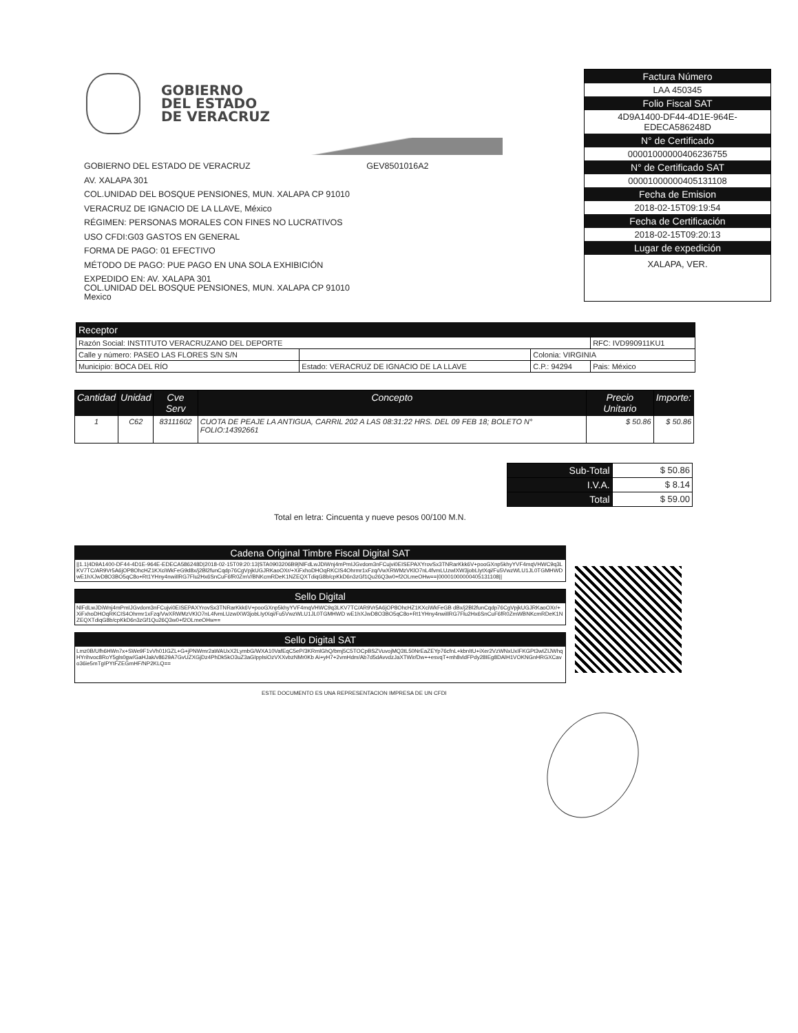GOBIERNO
DEL ESTADO
DE VERACRUZ
GOBIERNO DEL ESTADO DE VERACRUZ GEV8501016A2
AV. XALAPA 301
COL.UNIDAD DEL BOSQUE PENSIONES, MUN. XALAPA CP 91010
VERACRUZ DE IGNACIO DE LA LLAVE, México
RÉGIMEN: PERSONAS MORALES CON FINES NO LUCRATIVOS
USO CFDI:G03 GASTOS EN GENERAL
FORMA DE PAGO: 01 EFECTIVO
MÉTODO DE PAGO: PUE PAGO EN UNA SOLA EXHIBICIÓN
EXPEDIDO EN: AV. XALAPA 301
COL.UNIDAD DEL BOSQUE PENSIONES, MUN. XALAPA CP 91010
Mexico
Factura Número
LAA 450345
Folio Fiscal SAT
4D9A1400-DF44-4D1E-964E-
EDECA586248D
N° de Certificado
00001000000406236755
N° de Certificado SAT
00001000000405131108
Fecha de Emision
2018-02-15T09:19:54
Fecha de Certificación
2018-02-15T09:20:13
Lugar de expedición
XALAPA, VER.
| Receptor | | | |
| --- | --- | --- | --- |
| Razón Social: INSTITUTO VERACRUZANO DEL DEPORTE | | | RFC: IVD990911KU1 |
| Calle y número: PASEO LAS FLORES S/N S/N | | Colonia: VIRGINIA | |
| Municipio: BOCA DEL RÍO | Estado: VERACRUZ DE IGNACIO DE LA LLAVE | C.P.: 94294 | Pais: México |
| Cantidad | Unidad | Cve Serv | Concepto | Precio Unitario | Importe: |
| --- | --- | --- | --- | --- | --- |
| 1 | C62 | 83111602 | CUOTA DE PEAJE LA ANTIGUA, CARRIL 202 A LAS 08:31:22 HRS. DEL 09 FEB 18; BOLETO N° FOLIO:14392661 | $ 50.86 | $ 50.86 |
| Sub-Total | $ 50.86 |
| I.V.A. | $ 8.14 |
| Total | $ 59.00 |
Total en letra: Cincuenta y nueve pesos 00/100 M.N.
Cadena Original Timbre Fiscal Digital SAT
||1.1|4D9A1400-DF44-4D1E-964E-EDECA586248D|2018-02-15T09:20:13|STA0903206B9|NlFdLwJDiWnj4mPmIJGvdom3nFCujvi0EISEPAXYrovSx3TNRarKkk6V+pooGXnp5khyYVF4mqVHWC9q3LKV7TC/AR9Vr5A6jOP8OhcHZ1KXciWkFeG9d8x/j2Bl2funCqdp76CgVpjkUGJRKaoOXr/+XiFxhoDHOqRKCIS4Ohrmr1xFzq/VwXRWMzVKlO7nL4fvmLUzwIXW3jobLIytXqi/Fu5VwzWLU1JL0TGMHWDwE1hXJwD8O3BO5qC8o+Rt1YHny4nwiIlRG7Flu2Hx6SnCuF6fR0ZmV/BNKcmRDeK1NZEQXTdiqG8b/cpKkD6n3zGf1Qu26Q3w0+f2OLmeOHw==|00001000000405131108||
Sello Digital
NlFdLwJDiWnj4mPmIJGvdom3nFCujvi0EISEPAXYrovSx3TNRarKkk6V+pooGXnp5khyYVF4mqVHWC9q3LKV7TC/AR9Vr5A6jOP8OhcHZ1KXciWkFeGB dBx/j2Bl2funCqdp76CgVpjkUGJRKaoOXr/+XiFxhoDHOqRKCIS4Ohrmr1xFzq/VwXRWMzVKlO7nL4fvmLUzwIXW3jobLIytXqi/Fu5VwzWLU1JL0TGMHWD wE1hXJwD8O3BO5qC8o+Rt1YHny4nwiIlRG7Flu2Hx6SnCuF6fR0ZmWBNKcmRDeK1NZEQXTdiqG8b/cpKkD6n3zGf1Qu26Q3w0+f2OLmeOHw==
Sello Digital SAT
Lmz0B/Ufh6HWn7x+SWe9F1vVh01IGZL+G+jPNWmr2aWAUxX2LymbG/WXA10VafEqC5eP/3KRmlGhQ/bmj5C5TOCpBSZVuvojMQ3tL50NrEaZEYp76cfnL+kbnItU+iXer2VzWNxUxIFKGPt3wIZIJWhqHYrihvoc8RoY5gls0gw/GaHJak/v8629A7GvUZXGjDz4PhDk5kO3uZ3aGIpplsiOzVXXvbzNMr0Kb Ai+yH7+2vmHdm/Ab7d5dAvvdzJaXTWir/Dw++esvqT+mh8vldFPdy28IEg8DAlH1VOKNGnHRGXCavo36ie5mTgIPYtFZEGmHF/NP2KLQ==
ESTE DOCUMENTO ES UNA REPRESENTACION IMPRESA DE UN CFDI